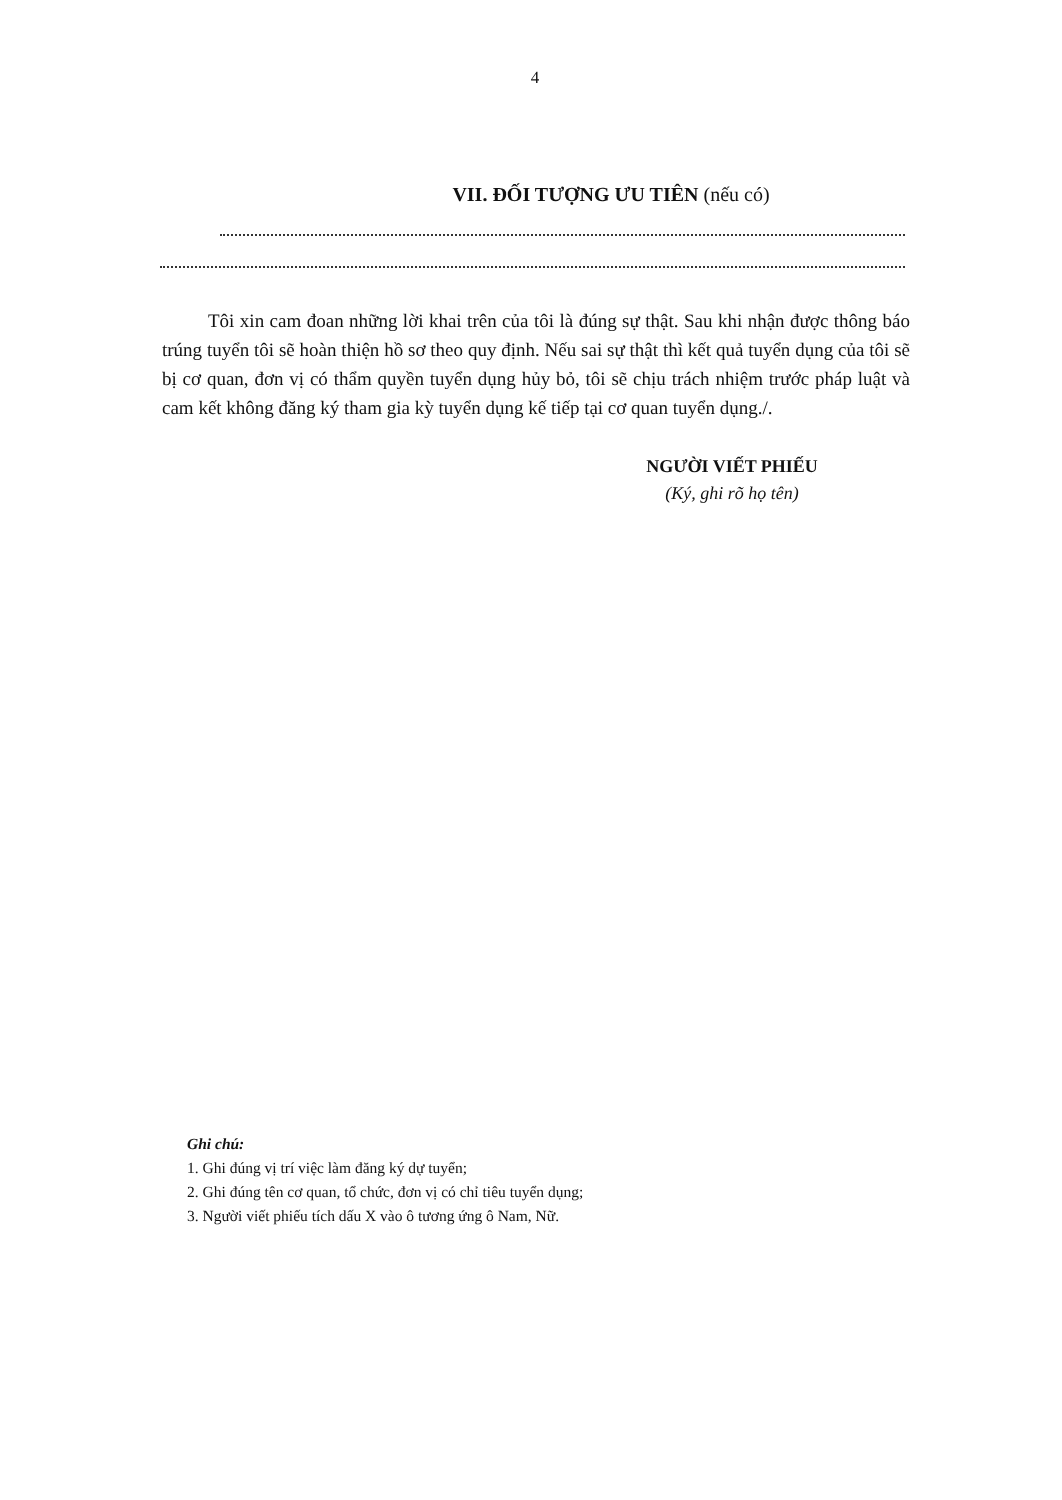4
VII. ĐỐI TƯỢNG ƯU TIÊN (nếu có)
Tôi xin cam đoan những lời khai trên của tôi là đúng sự thật. Sau khi nhận được thông báo trúng tuyển tôi sẽ hoàn thiện hồ sơ theo quy định. Nếu sai sự thật thì kết quả tuyển dụng của tôi sẽ bị cơ quan, đơn vị có thẩm quyền tuyển dụng hủy bỏ, tôi sẽ chịu trách nhiệm trước pháp luật và cam kết không đăng ký tham gia kỳ tuyển dụng kế tiếp tại cơ quan tuyển dụng./.
NGƯỜI VIẾT PHIẾU
(Ký, ghi rõ họ tên)
Ghi chú:
1. Ghi đúng vị trí việc làm đăng ký dự tuyển;
2. Ghi đúng tên cơ quan, tổ chức, đơn vị có chỉ tiêu tuyển dụng;
3. Người viết phiếu tích dấu X vào ô tương ứng ô Nam, Nữ.